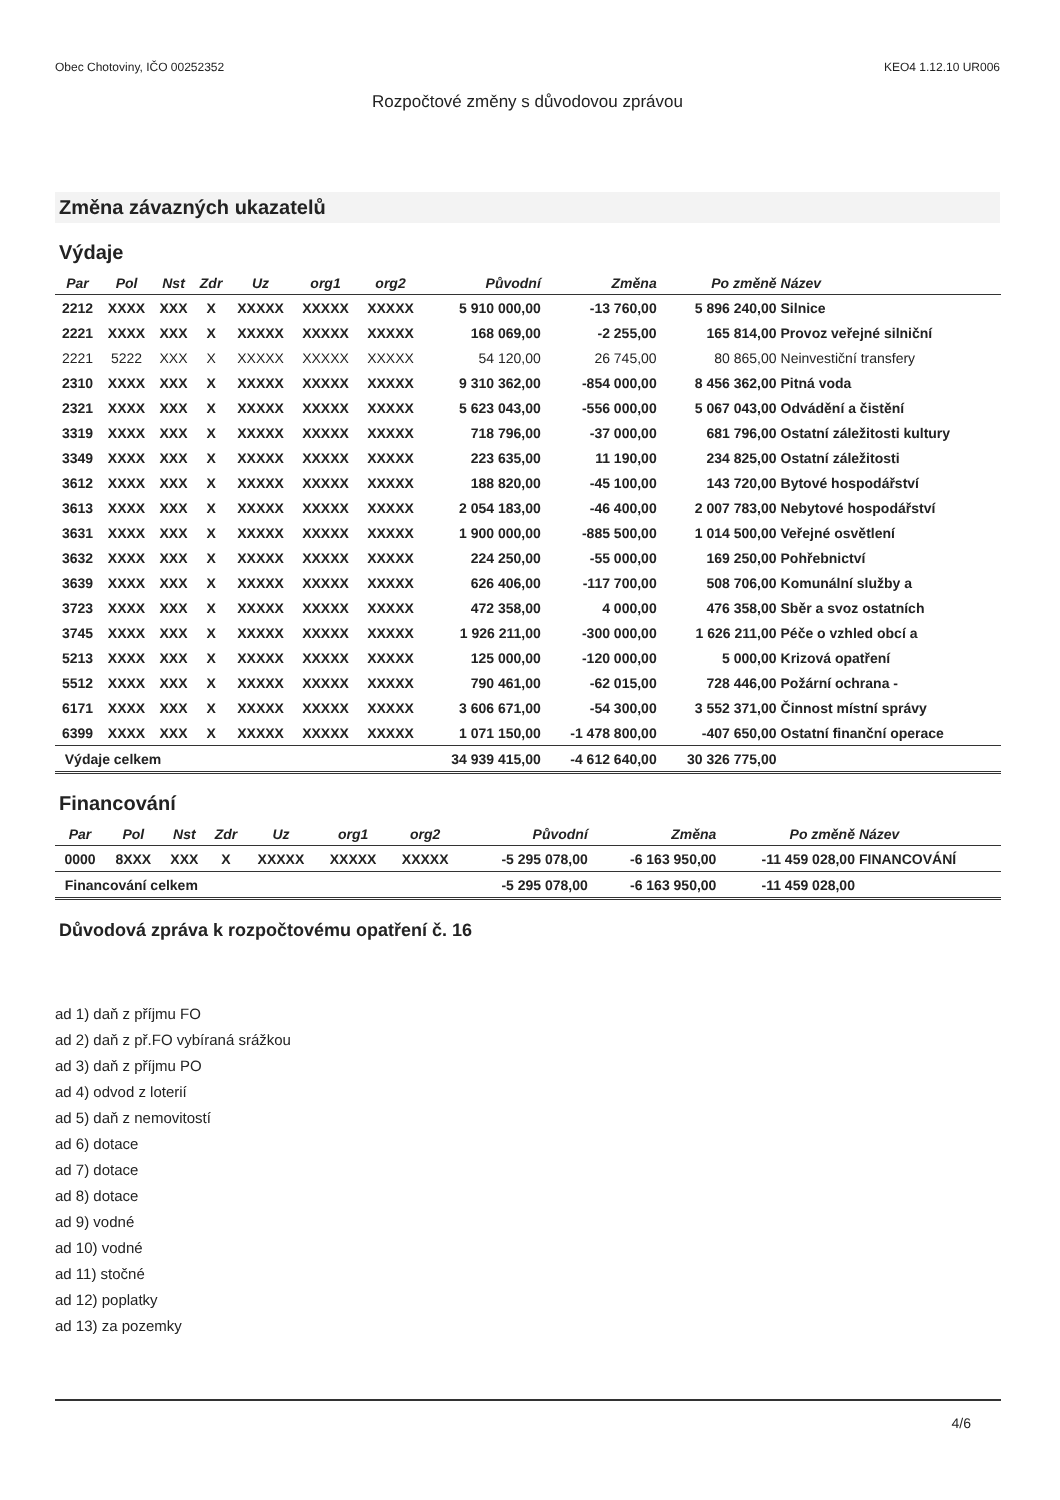Obec Chotoviny, IČO 00252352 KEO4 1.12.10 UR006
Rozpočtové změny s důvodovou zprávou
Změna závazných ukazatelů
Výdaje
| Par | Pol | Nst | Zdr | Uz | org1 | org2 | Původní | Změna | Po změně | Název |
| --- | --- | --- | --- | --- | --- | --- | --- | --- | --- | --- |
| 2212 | XXXX | XXX | X | XXXXX | XXXXX | XXXXX | 5 910 000,00 | -13 760,00 | 5 896 240,00 | Silnice |
| 2221 | XXXX | XXX | X | XXXXX | XXXXX | XXXXX | 168 069,00 | -2 255,00 | 165 814,00 | Provoz veřejné silniční |
| 2221 | 5222 | XXX | X | XXXXX | XXXXX | XXXXX | 54 120,00 | 26 745,00 | 80 865,00 | Neinvestiční transfery |
| 2310 | XXXX | XXX | X | XXXXX | XXXXX | XXXXX | 9 310 362,00 | -854 000,00 | 8 456 362,00 | Pitná voda |
| 2321 | XXXX | XXX | X | XXXXX | XXXXX | XXXXX | 5 623 043,00 | -556 000,00 | 5 067 043,00 | Odvádění a čistění |
| 3319 | XXXX | XXX | X | XXXXX | XXXXX | XXXXX | 718 796,00 | -37 000,00 | 681 796,00 | Ostatní záležitosti kultury |
| 3349 | XXXX | XXX | X | XXXXX | XXXXX | XXXXX | 223 635,00 | 11 190,00 | 234 825,00 | Ostatní záležitosti |
| 3612 | XXXX | XXX | X | XXXXX | XXXXX | XXXXX | 188 820,00 | -45 100,00 | 143 720,00 | Bytové hospodářství |
| 3613 | XXXX | XXX | X | XXXXX | XXXXX | XXXXX | 2 054 183,00 | -46 400,00 | 2 007 783,00 | Nebytové hospodářství |
| 3631 | XXXX | XXX | X | XXXXX | XXXXX | XXXXX | 1 900 000,00 | -885 500,00 | 1 014 500,00 | Veřejné osvětlení |
| 3632 | XXXX | XXX | X | XXXXX | XXXXX | XXXXX | 224 250,00 | -55 000,00 | 169 250,00 | Pohřebnictví |
| 3639 | XXXX | XXX | X | XXXXX | XXXXX | XXXXX | 626 406,00 | -117 700,00 | 508 706,00 | Komunální služby a |
| 3723 | XXXX | XXX | X | XXXXX | XXXXX | XXXXX | 472 358,00 | 4 000,00 | 476 358,00 | Sběr a svoz ostatních |
| 3745 | XXXX | XXX | X | XXXXX | XXXXX | XXXXX | 1 926 211,00 | -300 000,00 | 1 626 211,00 | Péče o vzhled obcí a |
| 5213 | XXXX | XXX | X | XXXXX | XXXXX | XXXXX | 125 000,00 | -120 000,00 | 5 000,00 | Krizová opatření |
| 5512 | XXXX | XXX | X | XXXXX | XXXXX | XXXXX | 790 461,00 | -62 015,00 | 728 446,00 | Požární ochrana - |
| 6171 | XXXX | XXX | X | XXXXX | XXXXX | XXXXX | 3 606 671,00 | -54 300,00 | 3 552 371,00 | Činnost místní správy |
| 6399 | XXXX | XXX | X | XXXXX | XXXXX | XXXXX | 1 071 150,00 | -1 478 800,00 | -407 650,00 | Ostatní finanční operace |
| Výdaje celkem | | | | | | | 34 939 415,00 | -4 612 640,00 | 30 326 775,00 | |
Financování
| Par | Pol | Nst | Zdr | Uz | org1 | org2 | Původní | Změna | Po změně | Název |
| --- | --- | --- | --- | --- | --- | --- | --- | --- | --- | --- |
| 0000 | 8XXX | XXX | X | XXXXX | XXXXX | XXXXX | -5 295 078,00 | -6 163 950,00 | -11 459 028,00 | FINANCOVÁNÍ |
| Financování celkem | | | | | | | -5 295 078,00 | -6 163 950,00 | -11 459 028,00 | |
Důvodová zpráva k rozpočtovému opatření č. 16
ad 1) daň z příjmu FO
ad 2) daň z př.FO vybíraná srážkou
ad 3) daň z příjmu PO
ad 4) odvod z loterií
ad 5) daň z nemovitostí
ad 6) dotace
ad 7) dotace
ad 8) dotace
ad 9) vodné
ad 10) vodné
ad 11) stočné
ad 12) poplatky
ad 13) za pozemky
4/6